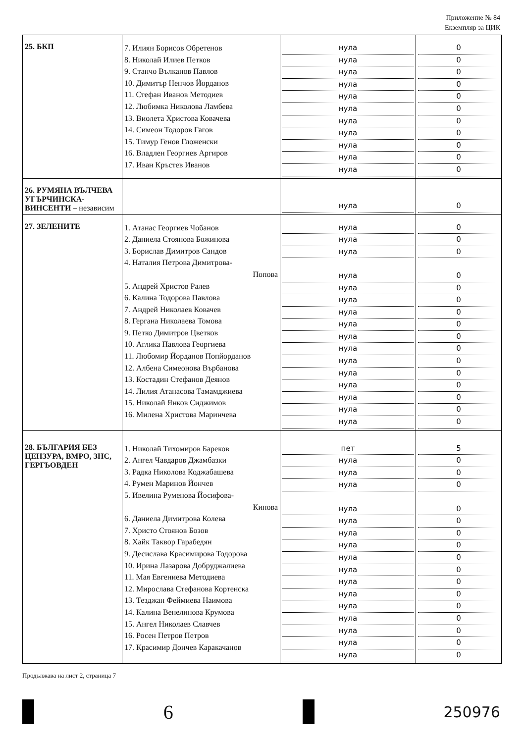Приложение № 84
Екземпляр за ЦИК
| 25. БКП | 7. Илиян Борисов Обретенов 8. Николай Илиев Петков 9. Станчо Вълканов Павлов 10. Димитър Ненчов Йорданов 11. Стефан Иванов Методиев 12. Любимка Николова Ламбева 13. Виолета Христова Ковачева 14. Симеон Тодоров Гагов 15. Тимур Генов Гложенски 16. Владлен Георгиев Аргиров 17. Иван Кръстев Иванов | нула нула нула нула нула нула нула нула нула нула нула | 0 0 0 0 0 0 0 0 0 0 0 |
| 26. РУМЯНА ВЪЛЧЕВА УГЪРЧИНСКА-ВИНСЕНТИ – независим | | нула | 0 |
| 27. ЗЕЛЕНИТЕ | 1. Атанас Георгиев Чобанов 2. Даниела Стоянова Божинова 3. Борислав Димитров Сандов 4. Наталия Петрова Димитрова- Попова 5. Андрей Христов Ралев 6. Калина Тодорова Павлова 7. Андрей Николаев Ковачев 8. Гергана Николаева Томова 9. Петко Димитров Цветков 10. Аглика Павлова Георгиева 11. Любомир Йорданов Попйорданов 12. Албена Симеонова Върбанова 13. Костадин Стефанов Деянов 14. Лилия Атанасова Тамамджиева 15. Николай Янков Сиджимов 16. Милена Христова Маринчева | нула нула нула нула нула нула нула нула нула нула нула нула нула нула нула нула | 0 0 0 0 0 0 0 0 0 0 0 0 0 0 0 0 |
| 28. БЪЛГАРИЯ БЕЗ ЦЕНЗУРА, ВМРО, ЗНС, ГЕРГЬОВДЕН | 1. Николай Тихомиров Бареков 2. Ангел Чавдаров Джамбазки 3. Радка Николова Коджабашева 4. Румен Маринов Йончев 5. Ивелина Руменова Йосифова- Кинова 6. Даниела Димитрова Колева 7. Христо Стоянов Бозов 8. Хайк Таквор Гарабедян 9. Десислава Красимирова Тодорова 10. Ирина Лазарова Добруджалиева 11. Мая Евгениева Методиева 12. Мирослава Стефанова Кортенска 13. Тезджан Феймиева Наимова 14. Калина Венелинова Крумова 15. Ангел Николаев Славчев 16. Росен Петров Петров 17. Красимир Дончев Каракачанов | пет нула нула нула нула нула нула нула нула нула нула нула нула нула нула нула нула | 5 0 0 0 0 0 0 0 0 0 0 0 0 0 0 0 0 |
Продължава на лист 2, страница 7
6
250976